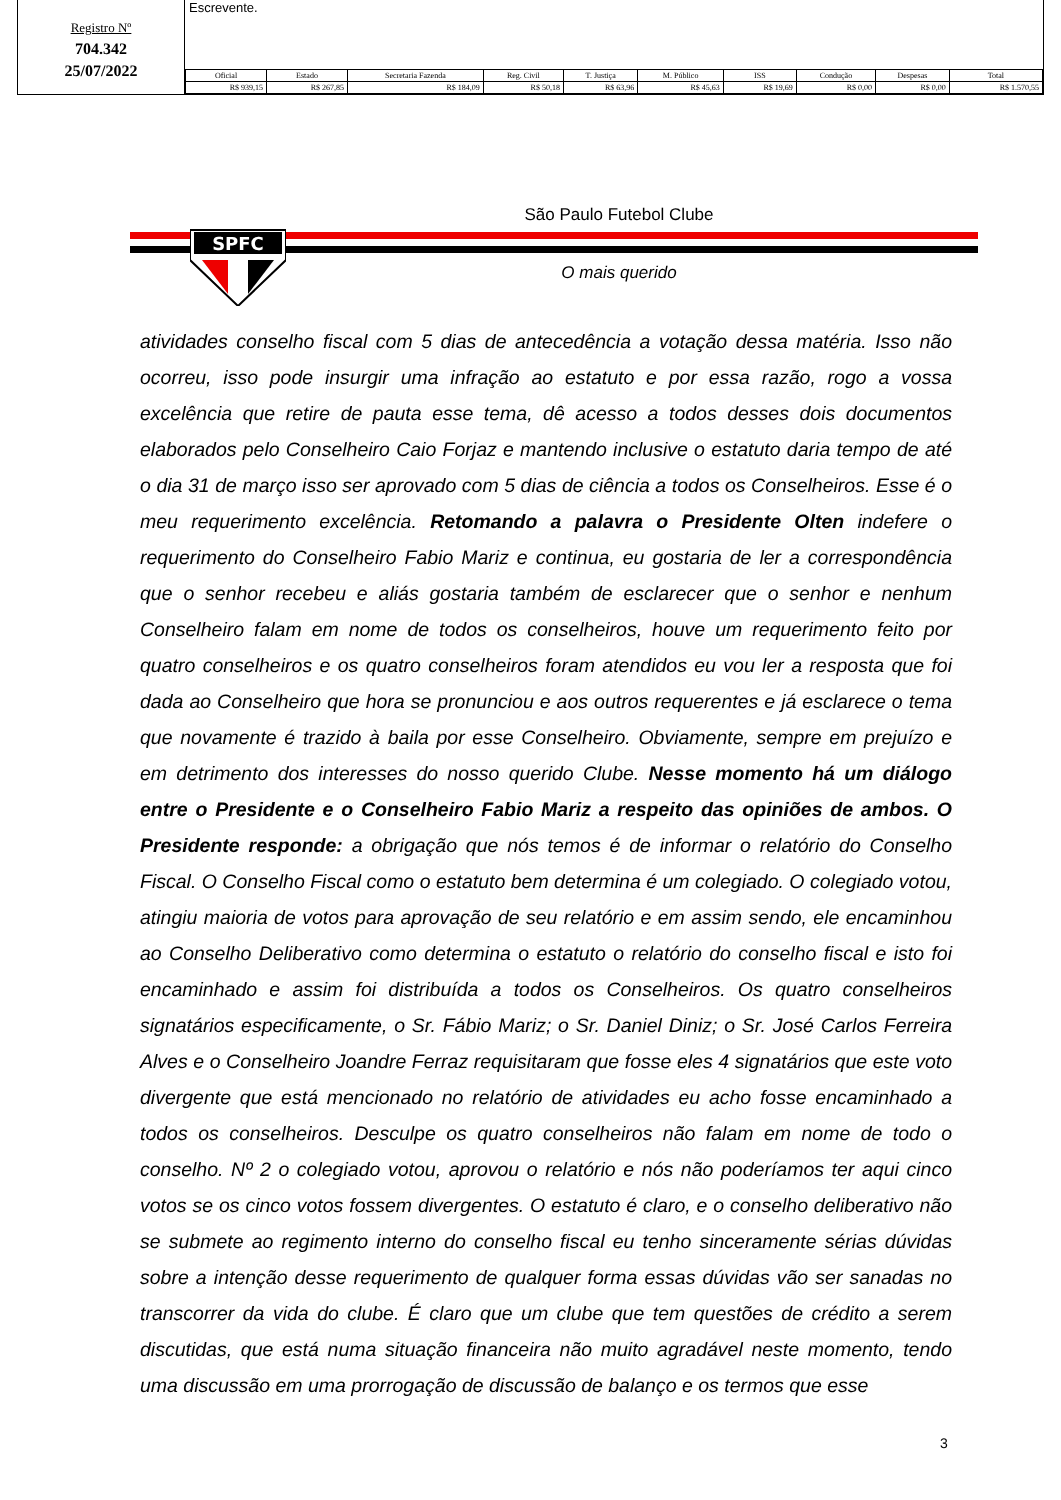Registro Nº
704.342
25/07/2022
Escrevente.
| Oficial | Estado | Secretaria Fazenda | Reg. Civil | T. Justiça | M. Público | ISS | Condução | Despesas | Total |
| --- | --- | --- | --- | --- | --- | --- | --- | --- | --- |
| R$ 939,15 | R$ 267,85 | R$ 184,09 | R$ 50,18 | R$ 63,96 | R$ 45,63 | R$ 19,69 | R$ 0,00 | R$ 0,00 | R$ 1.570,55 |
São Paulo Futebol Clube
SPFC
O mais querido
atividades conselho fiscal com 5 dias de antecedência a votação dessa matéria. Isso não ocorreu, isso pode insurgir uma infração ao estatuto e por essa razão, rogo a vossa excelência que retire de pauta esse tema, dê acesso a todos desses dois documentos elaborados pelo Conselheiro Caio Forjaz e mantendo inclusive o estatuto daria tempo de até o dia 31 de março isso ser aprovado com 5 dias de ciência a todos os Conselheiros. Esse é o meu requerimento excelência. Retomando a palavra o Presidente Olten indefere o requerimento do Conselheiro Fabio Mariz e continua, eu gostaria de ler a correspondência que o senhor recebeu e aliás gostaria também de esclarecer que o senhor e nenhum Conselheiro falam em nome de todos os conselheiros, houve um requerimento feito por quatro conselheiros e os quatro conselheiros foram atendidos eu vou ler a resposta que foi dada ao Conselheiro que hora se pronunciou e aos outros requerentes e já esclarece o tema que novamente é trazido à baila por esse Conselheiro. Obviamente, sempre em prejuízo e em detrimento dos interesses do nosso querido Clube. Nesse momento há um diálogo entre o Presidente e o Conselheiro Fabio Mariz a respeito das opiniões de ambos. O Presidente responde: a obrigação que nós temos é de informar o relatório do Conselho Fiscal. O Conselho Fiscal como o estatuto bem determina é um colegiado. O colegiado votou, atingiu maioria de votos para aprovação de seu relatório e em assim sendo, ele encaminhou ao Conselho Deliberativo como determina o estatuto o relatório do conselho fiscal e isto foi encaminhado e assim foi distribuída a todos os Conselheiros. Os quatro conselheiros signatários especificamente, o Sr. Fábio Mariz; o Sr. Daniel Diniz; o Sr. José Carlos Ferreira Alves e o Conselheiro Joandre Ferraz requisitaram que fosse eles 4 signatários que este voto divergente que está mencionado no relatório de atividades eu acho fosse encaminhado a todos os conselheiros. Desculpe os quatro conselheiros não falam em nome de todo o conselho. Nº 2 o colegiado votou, aprovou o relatório e nós não poderíamos ter aqui cinco votos se os cinco votos fossem divergentes. O estatuto é claro, e o conselho deliberativo não se submete ao regimento interno do conselho fiscal eu tenho sinceramente sérias dúvidas sobre a intenção desse requerimento de qualquer forma essas dúvidas vão ser sanadas no transcorrer da vida do clube. É claro que um clube que tem questões de crédito a serem discutidas, que está numa situação financeira não muito agradável neste momento, tendo uma discussão em uma prorrogação de discussão de balanço e os termos que esse
3